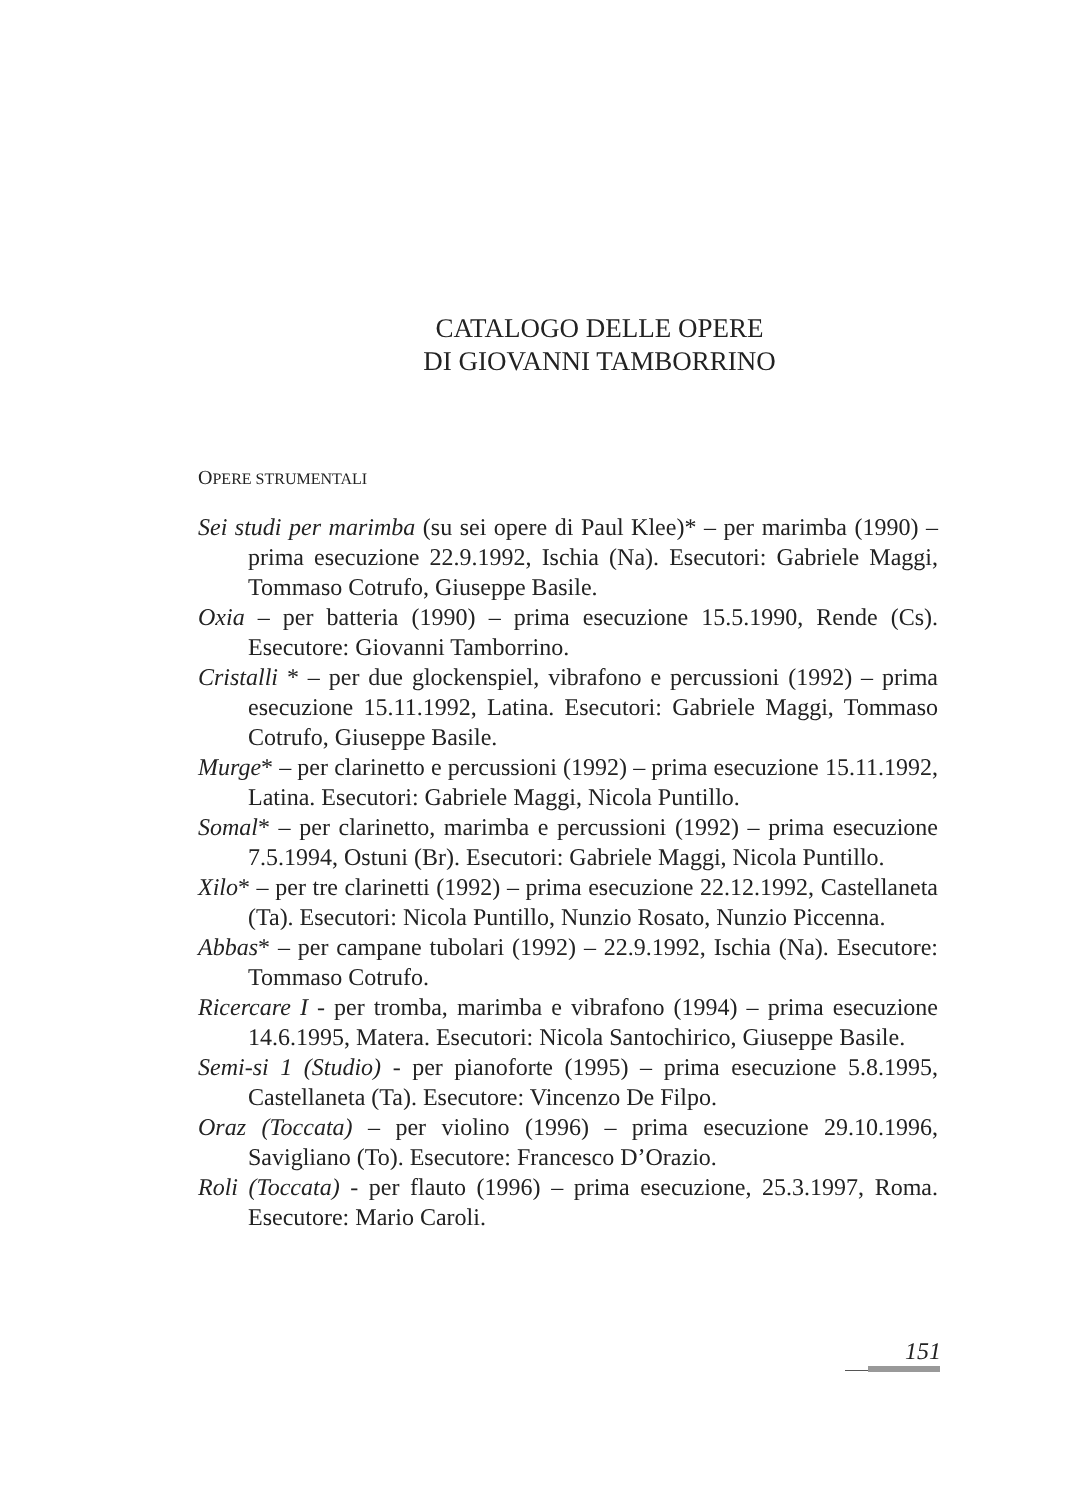CATALOGO DELLE OPERE
DI GIOVANNI TAMBORRINO
OPERE STRUMENTALI
Sei studi per marimba (su sei opere di Paul Klee)* – per marimba (1990) – prima esecuzione 22.9.1992, Ischia (Na). Esecutori: Gabriele Maggi, Tommaso Cotrufo, Giuseppe Basile.
Oxia – per batteria (1990) – prima esecuzione 15.5.1990, Rende (Cs). Esecutore: Giovanni Tamborrino.
Cristalli * – per due glockenspiel, vibrafono e percussioni (1992) – prima esecuzione 15.11.1992, Latina. Esecutori: Gabriele Maggi, Tommaso Cotrufo, Giuseppe Basile.
Murge* – per clarinetto e percussioni (1992) – prima esecuzione 15.11.1992, Latina. Esecutori: Gabriele Maggi, Nicola Puntillo.
Somal* – per clarinetto, marimba e percussioni (1992) – prima esecuzione 7.5.1994, Ostuni (Br). Esecutori: Gabriele Maggi, Nicola Puntillo.
Xilo* – per tre clarinetti (1992) – prima esecuzione 22.12.1992, Castellaneta (Ta). Esecutori: Nicola Puntillo, Nunzio Rosato, Nunzio Piccenna.
Abbas* – per campane tubolari (1992) – 22.9.1992, Ischia (Na). Esecutore: Tommaso Cotrufo.
Ricercare I - per tromba, marimba e vibrafono (1994) – prima esecuzione 14.6.1995, Matera. Esecutori: Nicola Santochirico, Giuseppe Basile.
Semi-si 1 (Studio) - per pianoforte (1995) – prima esecuzione 5.8.1995, Castellaneta (Ta). Esecutore: Vincenzo De Filpo.
Oraz (Toccata) – per violino (1996) – prima esecuzione 29.10.1996, Savigliano (To). Esecutore: Francesco D’Orazio.
Roli (Toccata) - per flauto (1996) – prima esecuzione, 25.3.1997, Roma. Esecutore: Mario Caroli.
151